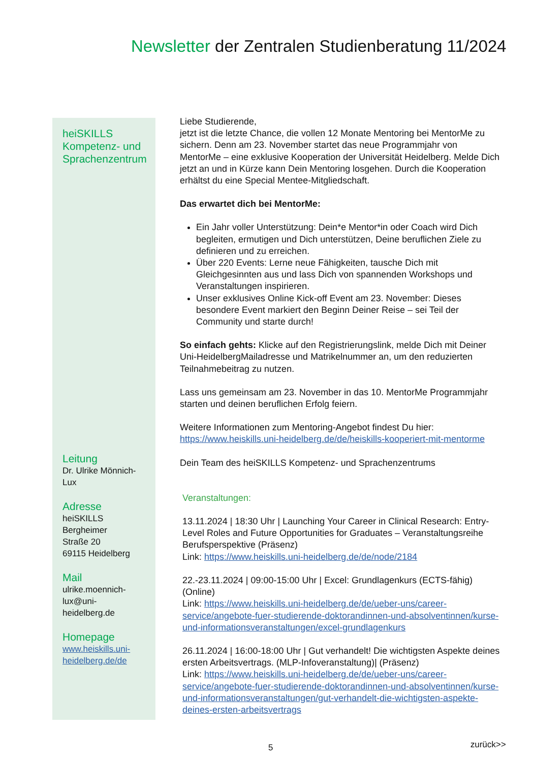Newsletter der Zentralen Studienberatung 11/2024
heiSKILLS Kompetenz- und Sprachenzentrum
Leitung
Dr. Ulrike Mönnich-Lux
Adresse
heiSKILLS
Bergheimer
Straße 20
69115 Heidelberg
Mail
ulrike.moennich-lux@uni-heidelberg.de
Homepage
www.heiskills.uni-heidelberg.de/de
Liebe Studierende,
jetzt ist die letzte Chance, die vollen 12 Monate Mentoring bei MentorMe zu sichern. Denn am 23. November startet das neue Programmjahr von MentorMe – eine exklusive Kooperation der Universität Heidelberg. Melde Dich jetzt an und in Kürze kann Dein Mentoring losgehen. Durch die Kooperation erhältst du eine Special Mentee-Mitgliedschaft.
Das erwartet dich bei MentorMe:
Ein Jahr voller Unterstützung: Dein*e Mentor*in oder Coach wird Dich begleiten, ermutigen und Dich unterstützen, Deine beruflichen Ziele zu definieren und zu erreichen.
Über 220 Events: Lerne neue Fähigkeiten, tausche Dich mit Gleichgesinnten aus und lass Dich von spannenden Workshops und Veranstaltungen inspirieren.
Unser exklusives Online Kick-off Event am 23. November: Dieses besondere Event markiert den Beginn Deiner Reise – sei Teil der Community und starte durch!
So einfach gehts: Klicke auf den Registrierungslink, melde Dich mit Deiner Uni-HeidelbergMailadresse und Matrikelnummer an, um den reduzierten Teilnahmebeitrag zu nutzen.
Lass uns gemeinsam am 23. November in das 10. MentorMe Programmjahr starten und deinen beruflichen Erfolg feiern.
Weitere Informationen zum Mentoring-Angebot findest Du hier: https://www.heiskills.uni-heidelberg.de/de/heiskills-kooperiert-mit-mentorme
Dein Team des heiSKILLS Kompetenz- und Sprachenzentrums
Veranstaltungen:
13.11.2024 | 18:30 Uhr | Launching Your Career in Clinical Research: Entry-Level Roles and Future Opportunities for Graduates – Veranstaltungsreihe Berufsperspektive (Präsenz)
Link: https://www.heiskills.uni-heidelberg.de/de/node/2184
22.-23.11.2024 | 09:00-15:00 Uhr | Excel: Grundlagenkurs (ECTS-fähig) (Online)
Link: https://www.heiskills.uni-heidelberg.de/de/ueber-uns/career-service/angebote-fuer-studierende-doktorandinnen-und-absolventinnen/kurse-und-informationsveranstaltungen/excel-grundlagenkurs
26.11.2024 | 16:00-18:00 Uhr | Gut verhandelt! Die wichtigsten Aspekte deines ersten Arbeitsvertrags. (MLP-Infoveranstaltung)| (Präsenz)
Link: https://www.heiskills.uni-heidelberg.de/de/ueber-uns/career-service/angebote-fuer-studierende-doktorandinnen-und-absolventinnen/kurse-und-informationsveranstaltungen/gut-verhandelt-die-wichtigsten-aspekte-deines-ersten-arbeitsvertrags
5 zurück>>